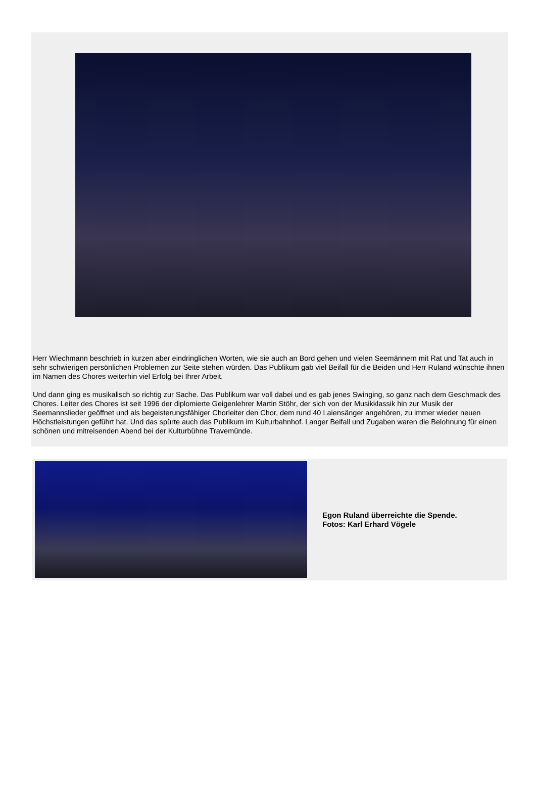Herr Wiechmann beschrieb in kurzen aber eindringlichen Worten, wie sie auch an Bord gehen und vielen Seemännern mit Rat und Tat auch in sehr schwierigen persönlichen Problemen zur Seite stehen würden. Das Publikum gab viel Beifall für die Beiden und Herr Ruland wünschte ihnen im Namen des Chores weiterhin viel Erfolg bei Ihrer Arbeit.
Und dann ging es musikalisch so richtig zur Sache. Das Publikum war voll dabei und es gab jenes Swinging, so ganz nach dem Geschmack des Chores. Leiter des Chores ist seit 1996 der diplomierte Geigenlehrer Martin Stöhr, der sich von der Musikklassik hin zur Musik der Seemannslieder geöffnet und als begeisterungsfähiger Chorleiter den Chor, dem rund 40 Laiensänger angehören, zu immer wieder neuen Höchstleistungen geführt hat. Und das spürte auch das Publikum im Kulturbahnhof. Langer Beifall und Zugaben waren die Belohnung für einen schönen und mitreisenden Abend bei der Kulturbühne Travemünde.
Egon Ruland überreichte die Spende.
Fotos: Karl Erhard Vögele